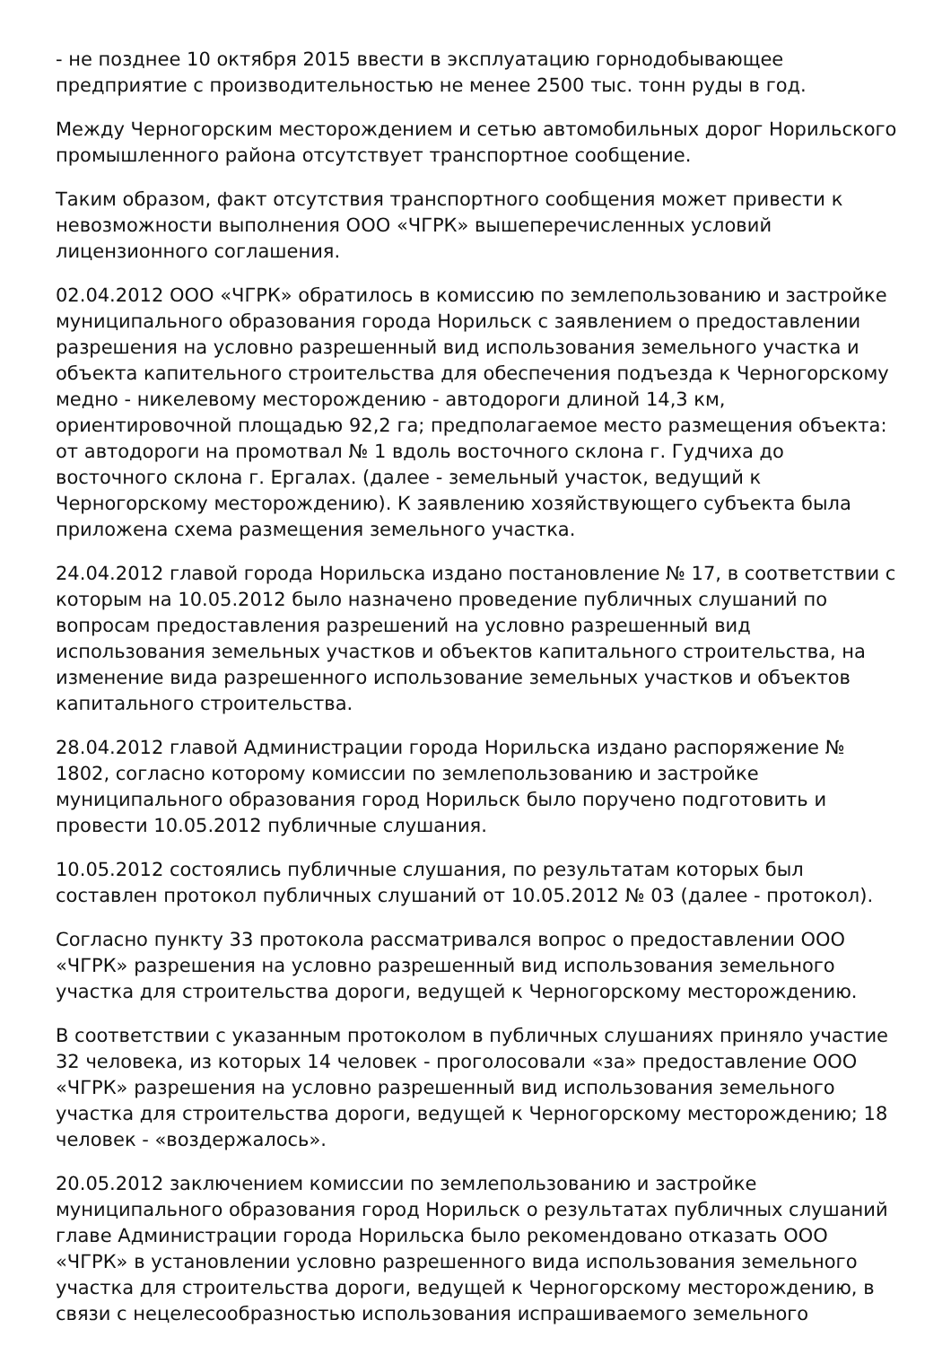- не позднее 10 октября 2015 ввести в эксплуатацию горнодобывающее предприятие с производительностью не менее 2500 тыс. тонн руды в год.
Между Черногорским месторождением и сетью автомобильных дорог Норильского промышленного района отсутствует транспортное сообщение.
Таким образом, факт отсутствия транспортного сообщения может привести к невозможности выполнения ООО «ЧГРК» вышеперечисленных условий лицензионного соглашения.
02.04.2012 ООО «ЧГРК» обратилось в комиссию по землепользованию и застройке муниципального образования города Норильск с заявлением о предоставлении разрешения на условно разрешенный вид использования земельного участка и объекта капительного строительства для обеспечения подъезда к Черногорскому медно - никелевому месторождению - автодороги длиной 14,3 км, ориентировочной площадью 92,2 га; предполагаемое место размещения объекта: от автодороги на промотвал № 1 вдоль восточного склона г. Гудчиха до восточного склона г. Ергалах. (далее - земельный участок, ведущий к Черногорскому месторождению). К заявлению хозяйствующего субъекта была приложена схема размещения земельного участка.
24.04.2012 главой города Норильска издано постановление № 17, в соответствии с которым на 10.05.2012 было назначено проведение публичных слушаний по вопросам предоставления разрешений на условно разрешенный вид использования земельных участков и объектов капитального строительства, на изменение вида разрешенного использование земельных участков и объектов капитального строительства.
28.04.2012 главой Администрации города Норильска издано распоряжение № 1802, согласно которому комиссии по землепользованию и застройке муниципального образования город Норильск было поручено подготовить и провести 10.05.2012 публичные слушания.
10.05.2012 состоялись публичные слушания, по результатам которых был составлен протокол публичных слушаний от 10.05.2012 № 03 (далее - протокол).
Согласно пункту 33 протокола рассматривался вопрос о предоставлении ООО «ЧГРК» разрешения на условно разрешенный вид использования земельного участка для строительства дороги, ведущей к Черногорскому месторождению.
В соответствии с указанным протоколом в публичных слушаниях приняло участие 32 человека, из которых 14 человек - проголосовали «за» предоставление ООО «ЧГРК» разрешения на условно разрешенный вид использования земельного участка для строительства дороги, ведущей к Черногорскому месторождению; 18 человек - «воздержалось».
20.05.2012 заключением комиссии по землепользованию и застройке муниципального образования город Норильск о результатах публичных слушаний главе Администрации города Норильска было рекомендовано отказать ООО «ЧГРК» в установлении условно разрешенного вида использования земельного участка для строительства дороги, ведущей к Черногорскому месторождению, в связи с нецелесообразностью использования испрашиваемого земельного